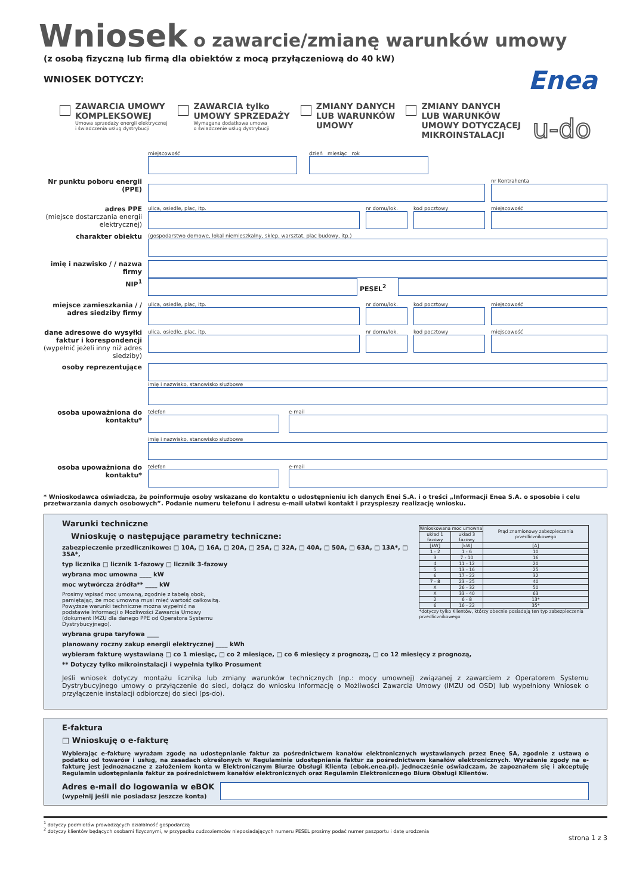Wniosek o zawarcie/zmianę warunków umowy
(z osobą fizyczną lub firmą dla obiektów z mocą przyłączeniową do 40 kW)
Enea
u-do
WNIOSEK DOTYCZY:
ZAWARCIA UMOWY
KOMPLEKSOWEJ
Umowa sprzedaży energii elektrycznej
i świadczenia usług dystrybucji
ZAWARCIA tylko
UMOWY SPRZEDAŻY
Wymagana dodatkowa umowa
o świadczenie usług dystrybucji
ZMIANY DANYCH
LUB WARUNKÓW
UMOWY
ZMIANY DANYCH
LUB WARUNKÓW
UMOWY DOTYCZĄCEJ
MIKROINSTALACJI
miejscowość dzień miesiąc rok
Nr punktu poboru energii (PPE)
nr Kontrahenta
adres PPE
(miejsce dostarczania energii elektrycznej)
ulica, osiedle, plac, itp. nr domu/lok.
kod pocztowy miejscowość
charakter obiektu
(gospodarstwo domowe, lokal niemieszkalny, sklep, warsztat, plac budowy, itp.)
imię i nazwisko / / nazwa firmy
NIP<sup>1</sup>
PESEL<sup>2</sup>
miejsce zamieszkania / / adres siedziby firmy
ulica, osiedle, plac, itp. nr domu/lok.
kod pocztowy miejscowość
dane adresowe do wysyłki faktur i korespondencji
(wypełnić jeżeli inny niż adres siedziby)
ulica, osiedle, plac, itp. nr domu/lok.
kod pocztowy miejscowość
osoby reprezentujące
imię i nazwisko, stanowisko służbowe
osoba upoważniona do kontaktu*
telefon e-mail
imię i nazwisko, stanowisko służbowe
osoba upoważniona do kontaktu*
telefon e-mail
* Wnioskodawca oświadcza, że poinformuje osoby wskazane do kontaktu o udostępnieniu ich danych Enei S.A. i o treści „Informacji Enea S.A. o sposobie i celu przetwarzania danych osobowych”. Podanie numeru telefonu i adresu e-mail ułatwi kontakt i przyspieszy realizację wniosku.
| Wnioskowana moc umowna | | Prąd znamionowy zabezpieczenia przedlicznikowego |
| --- | --- | --- |
| układ 1 fazowy | układ 3 fazowy | |
| [kW] | [kW] | [A] |
| 1 - 2 | 1 - 6 | 10 |
| 3 | 7 - 10 | 16 |
| 4 | 11 - 12 | 20 |
| 5 | 13 - 16 | 25 |
| 6 | 17 - 22 | 32 |
| 7 - 8 | 23 - 25 | 40 |
| X | 26 - 32 | 50 |
| X | 33 - 40 | 63 |
| 2 | 6 - 8 | 13* |
| 6 | 16 - 22 | 35* |
| *dotyczy tylko Klientów, którzy obecnie posiadają ten typ zabezpieczenia przedlicznikowego | | |
Warunki techniczne
Wnioskuję o następujące parametry techniczne:
zabezpieczenie przedlicznikowe: □ 10A, □ 16A, □ 20A, □ 25A, □ 32A, □ 40A, □ 50A, □ 63A, □ 13A*, □ 35A*,
typ licznika □ licznik 1-fazowy □ licznik 3-fazowy
wybrana moc umowna ____ kW
moc wytwórcza źródła** ____ kW
Prosimy wpisać moc umowną, zgodnie z tabelą obok, pamiętając, że moc umowna musi mieć wartość całkowitą. Powyższe warunki techniczne można wypełnić na podstawie Informacji o Możliwości Zawarcia Umowy (dokument IMZU dla danego PPE od Operatora Systemu Dystrybucyjnego).
wybrana grupa taryfowa ____
planowany roczny zakup energii elektrycznej ____ kWh
wybieram fakturę wystawianą □ co 1 miesiąc, □ co 2 miesiące, □ co 6 miesięcy z prognozą, □ co 12 miesięcy z prognozą,
** Dotyczy tylko mikroinstalacji i wypełnia tylko Prosument
Jeśli wniosek dotyczy montażu licznika lub zmiany warunków technicznych (np.: mocy umownej) związanej z zawarciem z Operatorem Systemu Dystrybucyjnego umowy o przyłączenie do sieci, dołącz do wniosku Informację o Możliwości Zawarcia Umowy (IMZU od OSD) lub wypełniony Wniosek o przyłączenie instalacji odbiorczej do sieci (ps-do).
E-faktura
□ Wnioskuję o e-fakturę
Wybierając e-fakturę wyrażam zgodę na udostępnianie faktur za pośrednictwem kanałów elektronicznych wystawianych przez Eneę SA, zgodnie z ustawą o podatku od towarów i usług, na zasadach określonych w Regulaminie udostępniania faktur za pośrednictwem kanałów elektronicznych. Wyrażenie zgody na e-fakturę jest jednoznaczne z założeniem konta w Elektronicznym Biurze Obsługi Klienta (ebok.enea.pl). Jednocześnie oświadczam, że zapoznałem się i akceptuję Regulamin udostępniania faktur za pośrednictwem kanałów elektronicznych oraz Regulamin Elektronicznego Biura Obsługi Klientów.
Adres e-mail do logowania w eBOK
(wypełnij jeśli nie posiadasz jeszcze konta)
<sup>1</sup> dotyczy podmiotów prowadzących działalność gospodarczą
<sup>2</sup> dotyczy klientów będących osobami fizycznymi, w przypadku cudzoziemców nieposiadających numeru PESEL prosimy podać numer paszportu i datę urodzenia
strona 1 z 3